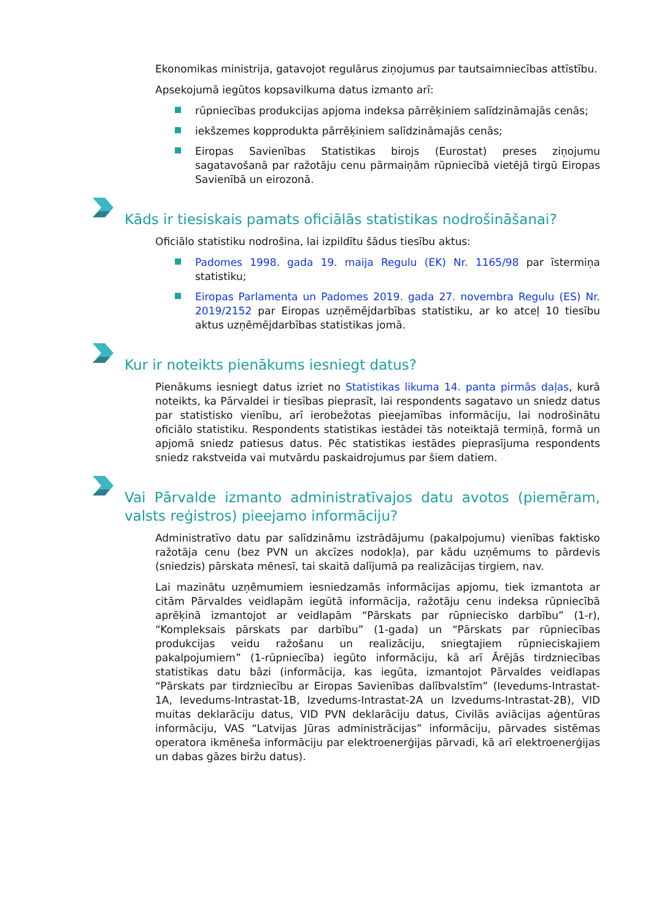Ekonomikas ministrija, gatavojot regulārus ziņojumus par tautsaimniecības attīstību.
Apsekojumā iegūtos kopsavilkuma datus izmanto arī:
rūpniecības produkcijas apjoma indeksa pārrēķiniem salīdzināmajās cenās;
iekšzemes kopprodukta pārrēķiniem salīdzināmajās cenās;
Eiropas Savienības Statistikas birojs (Eurostat) preses ziņojumu sagatavošanā par ražotāju cenu pārmaiņām rūpniecībā vietējā tirgū Eiropas Savienībā un eirozonā.
Kāds ir tiesiskais pamats oficiālās statistikas nodrošināšanai?
Oficiālo statistiku nodrošina, lai izpildītu šādus tiesību aktus:
Padomes 1998. gada 19. maija Regulu (EK) Nr. 1165/98 par īstermiņa statistiku;
Eiropas Parlamenta un Padomes 2019. gada 27. novembra Regulu (ES) Nr. 2019/2152 par Eiropas uzņēmējdarbības statistiku, ar ko atceļ 10 tiesību aktus uzņēmējdarbības statistikas jomā.
Kur ir noteikts pienākums iesniegt datus?
Pienākums iesniegt datus izriet no Statistikas likuma 14. panta pirmās daļas, kurā noteikts, ka Pārvaldei ir tiesības pieprasīt, lai respondents sagatavo un sniedz datus par statistisko vienību, arī ierobežotas pieejamības informāciju, lai nodrošinātu oficiālo statistiku. Respondents statistikas iestādei tās noteiktajā termiņā, formā un apjomā sniedz patiesus datus. Pēc statistikas iestādes pieprasījuma respondents sniedz rakstveida vai mutvārdu paskaidrojumus par šiem datiem.
Vai Pārvalde izmanto administratīvajos datu avotos (piemēram, valsts reģistros) pieejamo informāciju?
Administratīvo datu par salīdzināmu izstrādājumu (pakalpojumu) vienības faktisko ražotāja cenu (bez PVN un akcīzes nodokļa), par kādu uzņēmums to pārdevis (sniedzis) pārskata mēnesī, tai skaitā dalījumā pa realizācijas tirgiem, nav.
Lai mazinātu uzņēmumiem iesniedzamās informācijas apjomu, tiek izmantota ar citām Pārvaldes veidlapām iegūtā informācija, ražotāju cenu indeksa rūpniecībā aprēķinā izmantojot ar veidlapām “Pārskats par rūpniecisko darbību” (1-r), “Kompleksais pārskats par darbību” (1-gada) un “Pārskats par rūpniecības produkcijas veidu ražošanu un realizāciju, sniegtajiem rūpnieciskajiem pakalpojumiem” (1-rūpniecība) iegūto informāciju, kā arī Ārējās tirdzniecības statistikas datu bāzi (informācija, kas iegūta, izmantojot Pārvaldes veidlapas “Pārskats par tirdzniecību ar Eiropas Savienības dalībvalstīm” (Ievedums-Intrastat-1A, Ievedums-Intrastat-1B, Izvedums-Intrastat-2A un Izvedums-Intrastat-2B), VID muitas deklarāciju datus, VID PVN deklarāciju datus, Civilās aviācijas aģentūras informāciju, VAS “Latvijas Jūras administrācijas” informāciju, pārvades sistēmas operatora ikmēneša informāciju par elektroenerģijas pārvadi, kā arī elektroenerģijas un dabas gāzes biržu datus).